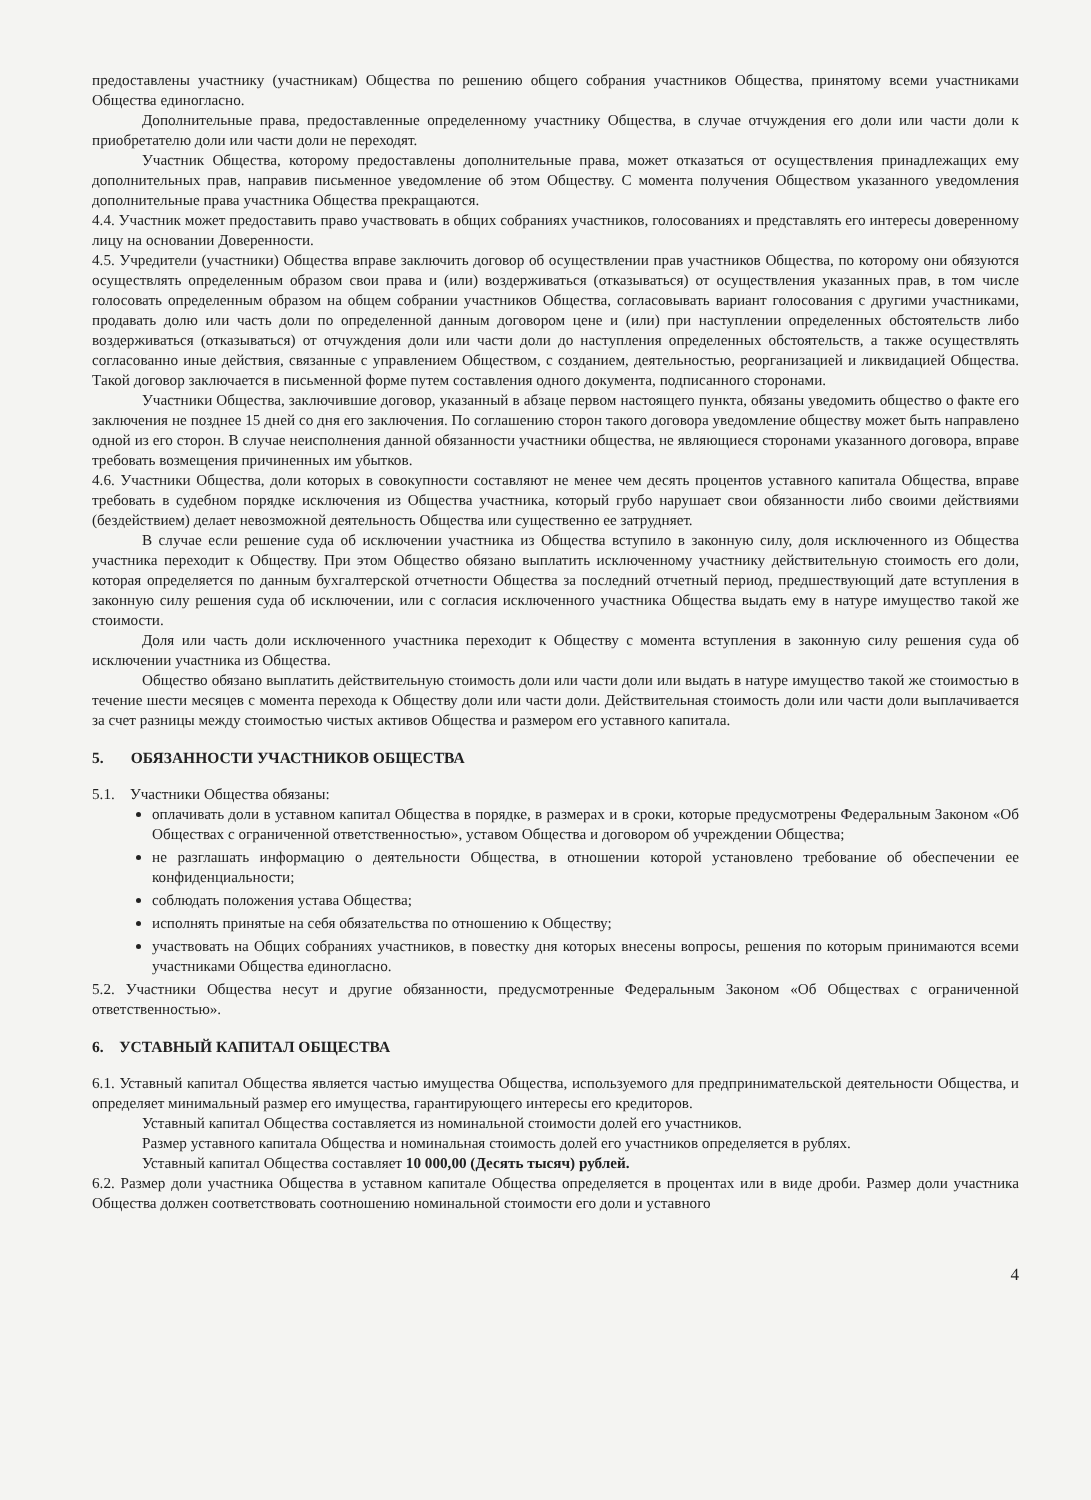предоставлены участнику (участникам) Общества по решению общего собрания участников Общества, принятому всеми участниками Общества единогласно.
Дополнительные права, предоставленные определенному участнику Общества, в случае отчуждения его доли или части доли к приобретателю доли или части доли не переходят.
Участник Общества, которому предоставлены дополнительные права, может отказаться от осуществления принадлежащих ему дополнительных прав, направив письменное уведомление об этом Обществу. С момента получения Обществом указанного уведомления дополнительные права участника Общества прекращаются.
4.4. Участник может предоставить право участвовать в общих собраниях участников, голосованиях и представлять его интересы доверенному лицу на основании Доверенности.
4.5. Учредители (участники) Общества вправе заключить договор об осуществлении прав участников Общества, по которому они обязуются осуществлять определенным образом свои права и (или) воздерживаться (отказываться) от осуществления указанных прав, в том числе голосовать определенным образом на общем собрании участников Общества, согласовывать вариант голосования с другими участниками, продавать долю или часть доли по определенной данным договором цене и (или) при наступлении определенных обстоятельств либо воздерживаться (отказываться) от отчуждения доли или части доли до наступления определенных обстоятельств, а также осуществлять согласованно иные действия, связанные с управлением Обществом, с созданием, деятельностью, реорганизацией и ликвидацией Общества. Такой договор заключается в письменной форме путем составления одного документа, подписанного сторонами.
Участники Общества, заключившие договор, указанный в абзаце первом настоящего пункта, обязаны уведомить общество о факте его заключения не позднее 15 дней со дня его заключения. По соглашению сторон такого договора уведомление обществу может быть направлено одной из его сторон. В случае неисполнения данной обязанности участники общества, не являющиеся сторонами указанного договора, вправе требовать возмещения причиненных им убытков.
4.6. Участники Общества, доли которых в совокупности составляют не менее чем десять процентов уставного капитала Общества, вправе требовать в судебном порядке исключения из Общества участника, который грубо нарушает свои обязанности либо своими действиями (бездействием) делает невозможной деятельность Общества или существенно ее затрудняет.
В случае если решение суда об исключении участника из Общества вступило в законную силу, доля исключенного из Общества участника переходит к Обществу. При этом Общество обязано выплатить исключенному участнику действительную стоимость его доли, которая определяется по данным бухгалтерской отчетности Общества за последний отчетный период, предшествующий дате вступления в законную силу решения суда об исключении, или с согласия исключенного участника Общества выдать ему в натуре имущество такой же стоимости.
Доля или часть доли исключенного участника переходит к Обществу с момента вступления в законную силу решения суда об исключении участника из Общества.
Общество обязано выплатить действительную стоимость доли или части доли или выдать в натуре имущество такой же стоимостью в течение шести месяцев с момента перехода к Обществу доли или части доли. Действительная стоимость доли или части доли выплачивается за счет разницы между стоимостью чистых активов Общества и размером его уставного капитала.
5. ОБЯЗАННОСТИ УЧАСТНИКОВ ОБЩЕСТВА
5.1. Участники Общества обязаны:
оплачивать доли в уставном капитал Общества в порядке, в размерах и в сроки, которые предусмотрены Федеральным Законом «Об Обществах с ограниченной ответственностью», уставом Общества и договором об учреждении Общества;
не разглашать информацию о деятельности Общества, в отношении которой установлено требование об обеспечении ее конфиденциальности;
соблюдать положения устава Общества;
исполнять принятые на себя обязательства по отношению к Обществу;
участвовать на Общих собраниях участников, в повестку дня которых внесены вопросы, решения по которым принимаются всеми участниками Общества единогласно.
5.2. Участники Общества несут и другие обязанности, предусмотренные Федеральным Законом «Об Обществах с ограниченной ответственностью».
6. УСТАВНЫЙ КАПИТАЛ ОБЩЕСТВА
6.1. Уставный капитал Общества является частью имущества Общества, используемого для предпринимательской деятельности Общества, и определяет минимальный размер его имущества, гарантирующего интересы его кредиторов.
Уставный капитал Общества составляется из номинальной стоимости долей его участников.
Размер уставного капитала Общества и номинальная стоимость долей его участников определяется в рублях.
Уставный капитал Общества составляет 10 000,00 (Десять тысяч) рублей.
6.2. Размер доли участника Общества в уставном капитале Общества определяется в процентах или в виде дроби. Размер доли участника Общества должен соответствовать соотношению номинальной стоимости его доли и уставного
4